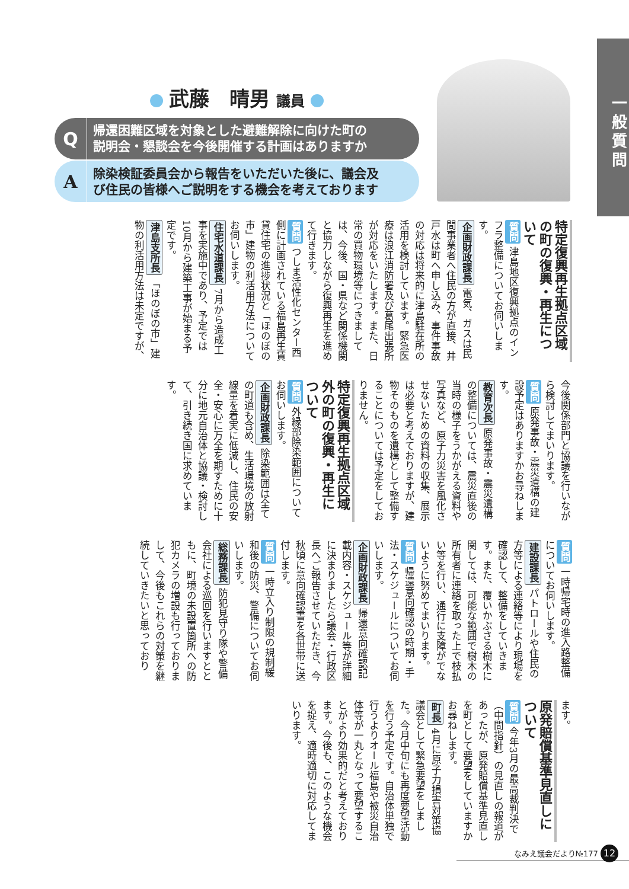一般質問
武藤　晴男 議員
Q帰還困難区域を対象とした避難解除に向けた町の
説明会・懇談会を今後開催する計画はありますか
A除染検証委員会から報告をいただいた後に、議会及
び住民の皆様へご説明をする機会を考えております
特定復興再生拠点区域の町の復興・再生について
質問 津島地区復興拠点のインフラ整備についてお伺いします。
企画財政課長 電気、ガスは民間事業者へ住民の方が直接、井戸水は町へ申し込み、事件事故の対応は将来的に津島駐在所の活用を検討しています。緊急医療は浪江消防署及び葛尾出張所が対応をいたします。また、日常の買物環境等につきましては、今後、国・県など関係機関と協力しながら復興再生を進めて行きます。
質問 つしま活性化センター西側に計画されている福島再生賃貸住宅の進捗状況と「ほのぼの市」建物の利活用方法についてお伺いします。
住宅水道課長 7月から造成工事を実施中であり、予定では10月から建築工事が始まる予定です。
津島支所長 「ほのぼの市」建物の利活用方法は未定ですが、
今後関係部門と協議を行いながら検討してまいります。
質問 原発事故・震災遺構の建設予定はありますかお尋ねします。
教育次長 原発事故・震災遺構の整備については、震災直後の当時の様子をうかがえる資料や写真など、原子力災害を風化させないための資料の収集、展示は必要と考えておりますが、建物そのものを遺構として整備することについては予定をしておりません。
特定復興再生拠点区域外の町の復興・再生について
質問 外縁部除染範囲についてお伺いします。
企画財政課長 除染範囲は全ての町道も含め、生活環境の放射線量を着実に低減し、住民の安全・安心に万全を期すために十分に地元自治体と協議・検討して、引き続き国に求めています。
質問 一時帰宅時の進入路整備についてお伺いします。
建設課長 パトロールや住民の方等による連絡等により現場を確認して、整備をしていきます。また、覆いかぶさる樹木に関しては、可能な範囲で樹木の所有者に連絡を取った上で枝払い等を行い、通行に支障がでないように努めてまいります。
質問 帰還意向確認の時期・手法・スケジュールについてお伺いします。
企画財政課長 帰還意向確認記載内容・スケジュール等が詳細に決まりましたら議会・行政区長へご報告させていただき、今秋頃に意向確認書を各世帯に送付します。
質問 一時立入り制限の規制緩和後の防災、警備についてお伺いします。
総務課長 防犯見守り隊や警備会社による巡回を行いますとともに、町境の未設置箇所への防犯カメラの増設も行っておりまして、今後もこれらの対策を継続していきたいと思っており
ます。
原発賠償基準見直しについて
質問 今年3月の最高裁判決で（中間指針）の見直しの報道があったが、原発賠償基準見直しを町として要望をしていますかお尋ねします。
町長 4月に原子力損害対策協議会として緊急要望をしました。今月中旬にも再度要望活動を行う予定です。自治体単独で行うよりオール福島や被災自治体等が一丸となって要望することがより効果的だと考えております。今後も、このような機会を捉え、適時適切に対応してまいります。
なみえ議会だより№177 12